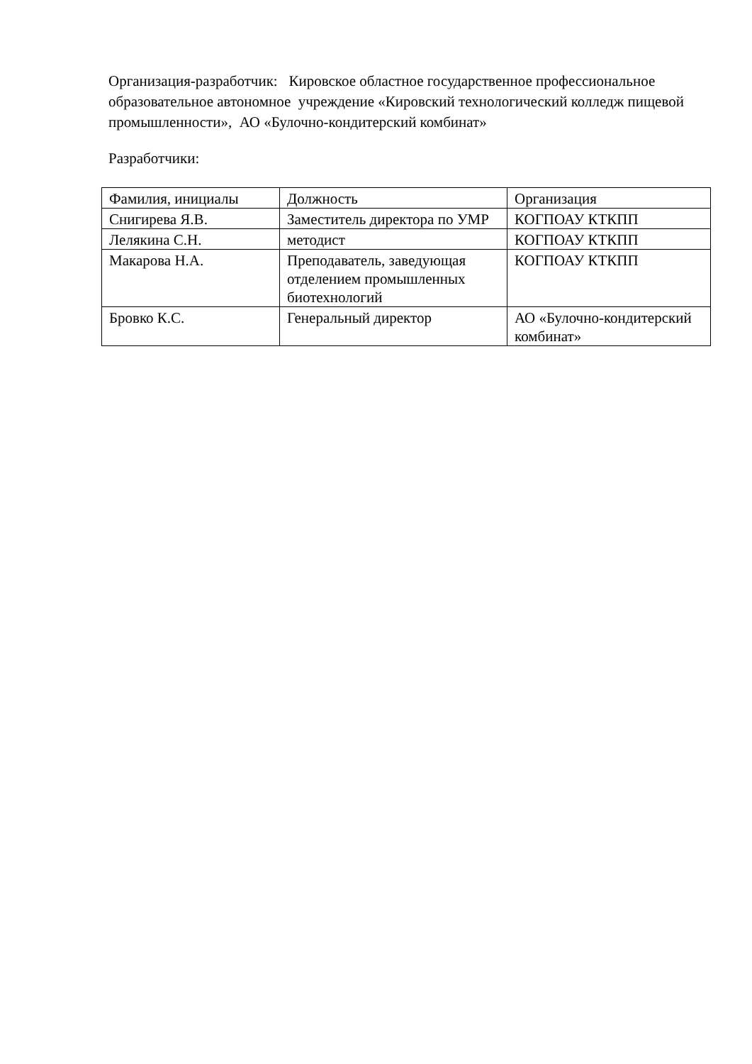Организация-разработчик: Кировское областное государственное профессиональное образовательное автономное учреждение «Кировский технологический колледж пищевой промышленности», АО «Булочно-кондитерский комбинат»
Разработчики:
| Фамилия, инициалы | Должность | Организация |
| Снигирева Я.В. | Заместитель директора по УМР | КОГПОАУ КТКПП |
| Лелякина С.Н. | методист | КОГПОАУ КТКПП |
| Макарова Н.А. | Преподаватель, заведующая отделением промышленных биотехнологий | КОГПОАУ КТКПП |
| Бровко К.С. | Генеральный директор | АО «Булочно-кондитерский комбинат» |